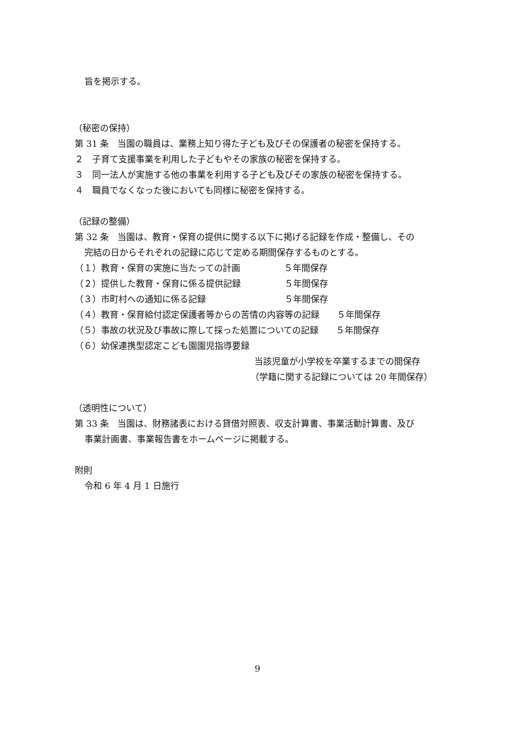旨を掲示する。
（秘密の保持）
第 31 条　当園の職員は、業務上知り得た子ども及びその保護者の秘密を保持する。
２　子育て支援事業を利用した子どもやその家族の秘密を保持する。
３　同一法人が実施する他の事業を利用する子ども及びその家族の秘密を保持する。
４　職員でなくなった後においても同様に秘密を保持する。
（記録の整備）
第 32 条　当園は、教育・保育の提供に関する以下に掲げる記録を作成・整備し、その
完結の日からそれぞれの記録に応じて定める期間保存するものとする。
（１）教育・保育の実施に当たっての計画　　　　　５年間保存
（２）提供した教育・保育に係る提供記録　　　　　５年間保存
（３）市町村への通知に係る記録　　　　　　　　　５年間保存
（４）教育・保育給付認定保護者等からの苦情の内容等の記録　　５年間保存
（５）事故の状況及び事故に際して採った処置についての記録　　５年間保存
（６）幼保連携型認定こども園園児指導要録
当該児童が小学校を卒業するまでの間保存
（学籍に関する記録については 20 年間保存）
（透明性について）
第 33 条　当園は、財務諸表における貸借対照表、収支計算書、事業活動計算書、及び
事業計画書、事業報告書をホームページに掲載する。
附則
令和 6 年 4 月 1 日施行
9